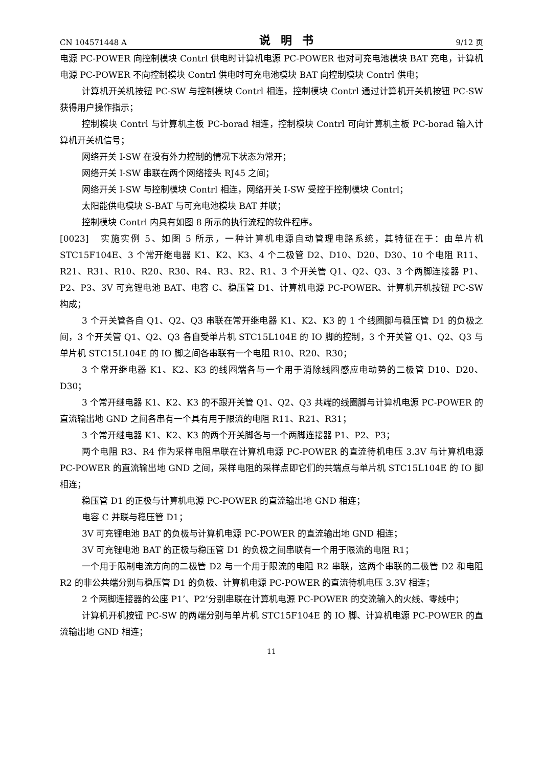CN 104571448 A 说明书 9/12 页
电源 PC-POWER 向控制模块 Contrl 供电时计算机电源 PC-POWER 也对可充电池模块 BAT 充电，计算机电源 PC-POWER 不向控制模块 Contrl 供电时可充电池模块 BAT 向控制模块 Contrl 供电；
计算机开关机按钮 PC-SW 与控制模块 Contrl 相连，控制模块 Contrl 通过计算机开关机按钮 PC-SW 获得用户操作指示；
控制模块 Contrl 与计算机主板 PC-borad 相连，控制模块 Contrl 可向计算机主板 PC-borad 输入计算机开关机信号；
网络开关 I-SW 在没有外力控制的情况下状态为常开；
网络开关 I-SW 串联在两个网络接头 RJ45 之间；
网络开关 I-SW 与控制模块 Contrl 相连，网络开关 I-SW 受控于控制模块 Contrl；
太阳能供电模块 S-BAT 与可充电池模块 BAT 并联；
控制模块 Contrl 内具有如图 8 所示的执行流程的软件程序。
[0023] 实施实例 5、如图 5 所示，一种计算机电源自动管理电路系统，其特征在于：由单片机 STC15F104E、3 个常开继电器 K1、K2、K3、4 个二极管 D2、D10、D20、D30、10 个电阻 R11、R21、R31、R10、R20、R30、R4、R3、R2、R1、3 个开关管 Q1、Q2、Q3、3 个两脚连接器 P1、P2、P3、3V 可充锂电池 BAT、电容 C、稳压管 D1、计算机电源 PC-POWER、计算机开机按钮 PC-SW 构成；
3 个开关管各自 Q1、Q2、Q3 串联在常开继电器 K1、K2、K3 的 1 个线圈脚与稳压管 D1 的负极之间，3 个开关管 Q1、Q2、Q3 各自受单片机 STC15L104E 的 IO 脚的控制，3 个开关管 Q1、Q2、Q3 与单片机 STC15L104E 的 IO 脚之间各串联有一个电阻 R10、R20、R30；
3 个常开继电器 K1、K2、K3 的线圈端各与一个用于消除线圈感应电动势的二极管 D10、D20、D30；
3 个常开继电器 K1、K2、K3 的不跟开关管 Q1、Q2、Q3 共端的线圈脚与计算机电源 PC-POWER 的直流输出地 GND 之间各串有一个具有用于限流的电阻 R11、R21、R31；
3 个常开继电器 K1、K2、K3 的两个开关脚各与一个两脚连接器 P1、P2、P3；
两个电阻 R3、R4 作为采样电阻串联在计算机电源 PC-POWER 的直流待机电压 3.3V 与计算机电源 PC-POWER 的直流输出地 GND 之间，采样电阻的采样点即它们的共端点与单片机 STC15L104E 的 IO 脚相连；
稳压管 D1 的正极与计算机电源 PC-POWER 的直流输出地 GND 相连；
电容 C 并联与稳压管 D1；
3V 可充锂电池 BAT 的负极与计算机电源 PC-POWER 的直流输出地 GND 相连；
3V 可充锂电池 BAT 的正极与稳压管 D1 的负极之间串联有一个用于限流的电阻 R1；
一个用于限制电流方向的二极管 D2 与一个用于限流的电阻 R2 串联，这两个串联的二极管 D2 和电阻 R2 的非公共端分别与稳压管 D1 的负极、计算机电源 PC-POWER 的直流待机电压 3.3V 相连；
2 个两脚连接器的公座 P1’、P2’分别串联在计算机电源 PC-POWER 的交流输入的火线、零线中；
计算机开机按钮 PC-SW 的两端分别与单片机 STC15F104E 的 IO 脚、计算机电源 PC-POWER 的直流输出地 GND 相连；
11